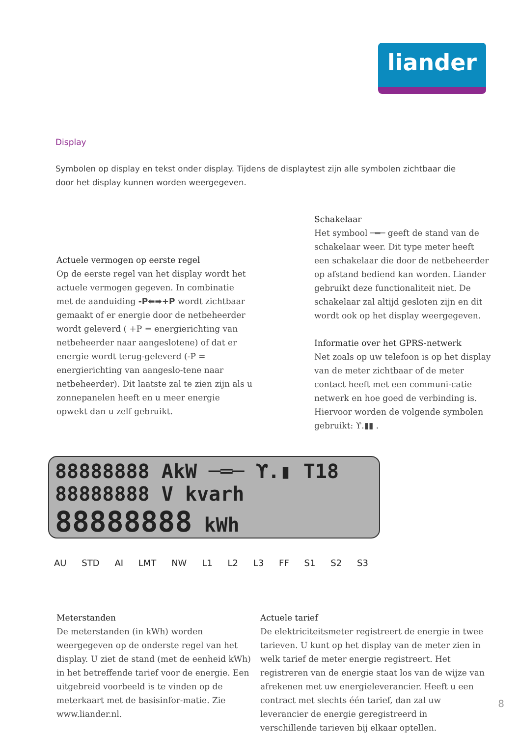liander
Display
Symbolen op display en tekst onder display. Tijdens de displaytest zijn alle symbolen zichtbaar die door het display kunnen worden weergegeven.
Schakelaar
Het symbool ─═─ geeft de stand van de schakelaar weer. Dit type meter heeft een schakelaar die door de netbeheerder op afstand bediend kan worden. Liander gebruikt deze functionaliteit niet. De schakelaar zal altijd gesloten zijn en dit wordt ook op het display weergegeven.
Informatie over het GPRS-netwerk
Net zoals op uw telefoon is op het display van de meter zichtbaar of de meter contact heeft met een communi-catie netwerk en hoe goed de verbinding is. Hiervoor worden de volgende symbolen gebruikt: ϒ.▮▮ .
Actuele vermogen op eerste regel
Op de eerste regel van het display wordt het actuele vermogen gegeven. In combinatie met de aanduiding -P⬅➡+P wordt zichtbaar gemaakt of er energie door de netbeheerder wordt geleverd ( +P = energierichting van netbeheerder naar aangeslotene) of dat er energie wordt terug-geleverd (-P = energierichting van aangeslo-tene naar netbeheerder). Dit laatste zal te zien zijn als u zonnepanelen heeft en u meer energie opwekt dan u zelf gebruikt.
88888888 AkW ─═─ ϒ.▮ T18
88888888 V kvarh
88888888 kWh
AU STD AI LMT NW L1 L2 L3 FF S1 S2 S3
Meterstanden
De meterstanden (in kWh) worden weergegeven op de onderste regel van het display. U ziet de stand (met de eenheid kWh) in het betreffende tarief voor de energie. Een uitgebreid voorbeeld is te vinden op de meterkaart met de basisinfor-matie. Zie www.liander.nl.
Actuele tarief
De elektriciteitsmeter registreert de energie in twee tarieven. U kunt op het display van de meter zien in welk tarief de meter energie registreert. Het registreren van de energie staat los van de wijze van afrekenen met uw energieleverancier. Heeft u een contract met slechts één tarief, dan zal uw leverancier de energie geregistreerd in verschillende tarieven bij elkaar optellen.
8